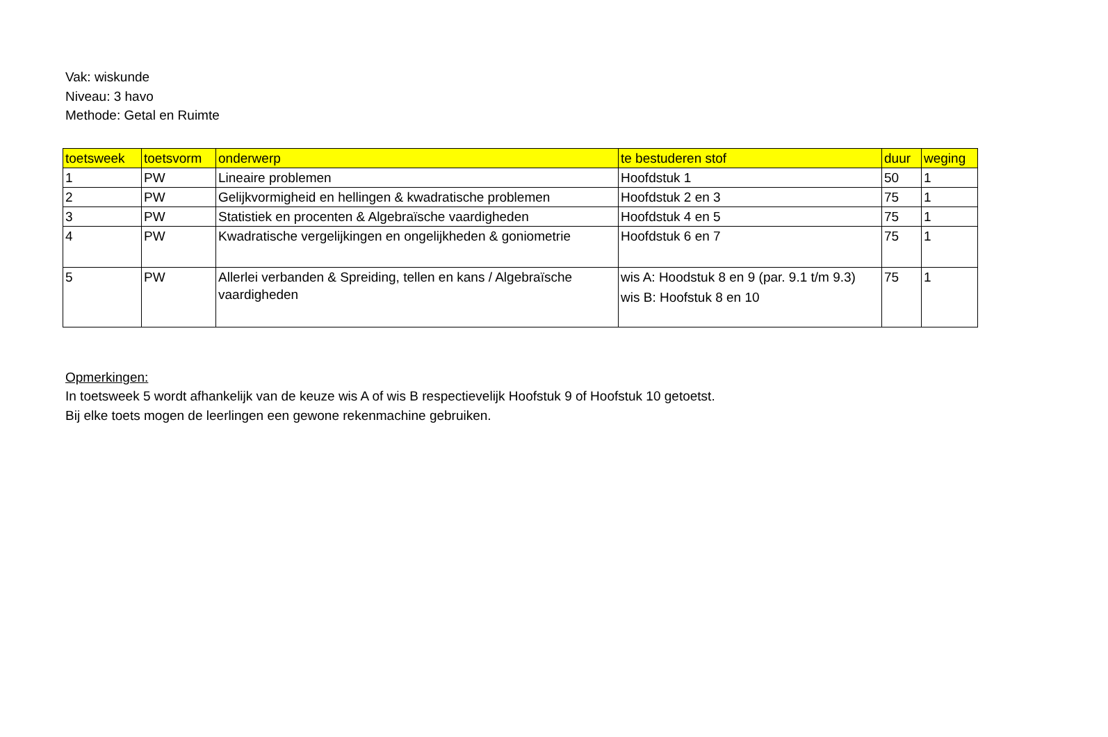Vak: wiskunde
Niveau: 3 havo
Methode: Getal en Ruimte
| toetsweek | toetsvorm | onderwerp | te bestuderen stof | duur | weging |
| --- | --- | --- | --- | --- | --- |
| 1 | PW | Lineaire problemen | Hoofdstuk 1 | 50 | 1 |
| 2 | PW | Gelijkvormigheid en hellingen & kwadratische problemen | Hoofdstuk 2 en 3 | 75 | 1 |
| 3 | PW | Statistiek en procenten & Algebraïsche vaardigheden | Hoofdstuk 4 en 5 | 75 | 1 |
| 4 | PW | Kwadratische vergelijkingen en ongelijkheden & goniometrie | Hoofdstuk 6 en 7 | 75 | 1 |
| 5 | PW | Allerlei verbanden & Spreiding, tellen en kans / Algebraïsche vaardigheden | wis A: Hoodstuk 8 en 9 (par. 9.1 t/m 9.3) wis B: Hoofstuk 8 en 10 | 75 | 1 |
Opmerkingen:
In toetsweek 5 wordt afhankelijk van de keuze wis A of wis B respectievelijk Hoofstuk 9 of Hoofstuk 10 getoetst.
Bij elke toets mogen de leerlingen een gewone rekenmachine gebruiken.